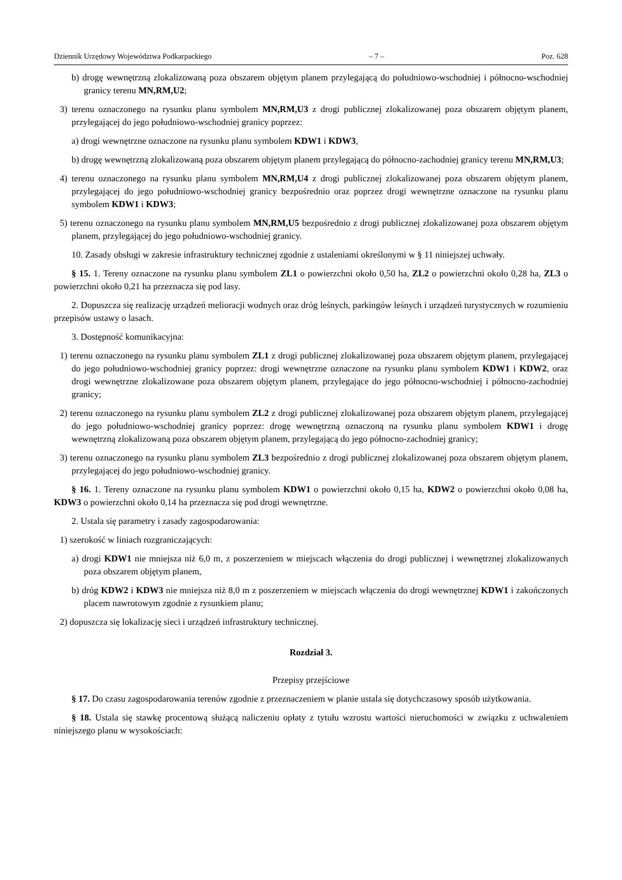Dziennik Urzędowy Województwa Podkarpackiego – 7 – Poz. 628
b) drogę wewnętrzną zlokalizowaną poza obszarem objętym planem przylegającą do południowo-wschodniej i północno-wschodniej granicy terenu MN,RM,U2;
3) terenu oznaczonego na rysunku planu symbolem MN,RM,U3 z drogi publicznej zlokalizowanej poza obszarem objętym planem, przylegającej do jego południowo-wschodniej granicy poprzez:
a) drogi wewnętrzne oznaczone na rysunku planu symbolem KDW1 i KDW3,
b) drogę wewnętrzną zlokalizowaną poza obszarem objętym planem przylegającą do północno-zachodniej granicy terenu MN,RM,U3;
4) terenu oznaczonego na rysunku planu symbolem MN,RM,U4 z drogi publicznej zlokalizowanej poza obszarem objętym planem, przylegającej do jego południowo-wschodniej granicy bezpośrednio oraz poprzez drogi wewnętrzne oznaczone na rysunku planu symbolem KDW1 i KDW3;
5) terenu oznaczonego na rysunku planu symbolem MN,RM,U5 bezpośrednio z drogi publicznej zlokalizowanej poza obszarem objętym planem, przylegającej do jego południowo-wschodniej granicy.
10. Zasady obsługi w zakresie infrastruktury technicznej zgodnie z ustaleniami określonymi w § 11 niniejszej uchwały.
§ 15. 1. Tereny oznaczone na rysunku planu symbolem ZL1 o powierzchni około 0,50 ha, ZL2 o powierzchni około 0,28 ha, ZL3 o powierzchni około 0,21 ha przeznacza się pod lasy.
2. Dopuszcza się realizację urządzeń melioracji wodnych oraz dróg leśnych, parkingów leśnych i urządzeń turystycznych w rozumieniu przepisów ustawy o lasach.
3. Dostępność komunikacyjna:
1) terenu oznaczonego na rysunku planu symbolem ZL1 z drogi publicznej zlokalizowanej poza obszarem objętym planem, przylegającej do jego południowo-wschodniej granicy poprzez: drogi wewnętrzne oznaczone na rysunku planu symbolem KDW1 i KDW2, oraz drogi wewnętrzne zlokalizowane poza obszarem objętym planem, przylegające do jego północno-wschodniej i północno-zachodniej granicy;
2) terenu oznaczonego na rysunku planu symbolem ZL2 z drogi publicznej zlokalizowanej poza obszarem objętym planem, przylegającej do jego południowo-wschodniej granicy poprzez: drogę wewnętrzną oznaczoną na rysunku planu symbolem KDW1 i drogę wewnętrzną zlokalizowaną poza obszarem objętym planem, przylegającą do jego północno-zachodniej granicy;
3) terenu oznaczonego na rysunku planu symbolem ZL3 bezpośrednio z drogi publicznej zlokalizowanej poza obszarem objętym planem, przylegającej do jego południowo-wschodniej granicy.
§ 16. 1. Tereny oznaczone na rysunku planu symbolem KDW1 o powierzchni około 0,15 ha, KDW2 o powierzchni około 0,08 ha, KDW3 o powierzchni około 0,14 ha przeznacza się pod drogi wewnętrzne.
2. Ustala się parametry i zasady zagospodarowania:
1) szerokość w liniach rozgraniczających:
a) drogi KDW1 nie mniejsza niż 6,0 m, z poszerzeniem w miejscach włączenia do drogi publicznej i wewnętrznej zlokalizowanych poza obszarem objętym planem,
b) dróg KDW2 i KDW3 nie mniejsza niż 8,0 m z poszerzeniem w miejscach włączenia do drogi wewnętrznej KDW1 i zakończonych placem nawrotowym zgodnie z rysunkiem planu;
2) dopuszcza się lokalizację sieci i urządzeń infrastruktury technicznej.
Rozdział 3.
Przepisy przejściowe
§ 17. Do czasu zagospodarowania terenów zgodnie z przeznaczeniem w planie ustala się dotychczasowy sposób użytkowania.
§ 18. Ustala się stawkę procentową służącą naliczeniu opłaty z tytułu wzrostu wartości nieruchomości w związku z uchwaleniem niniejszego planu w wysokościach: